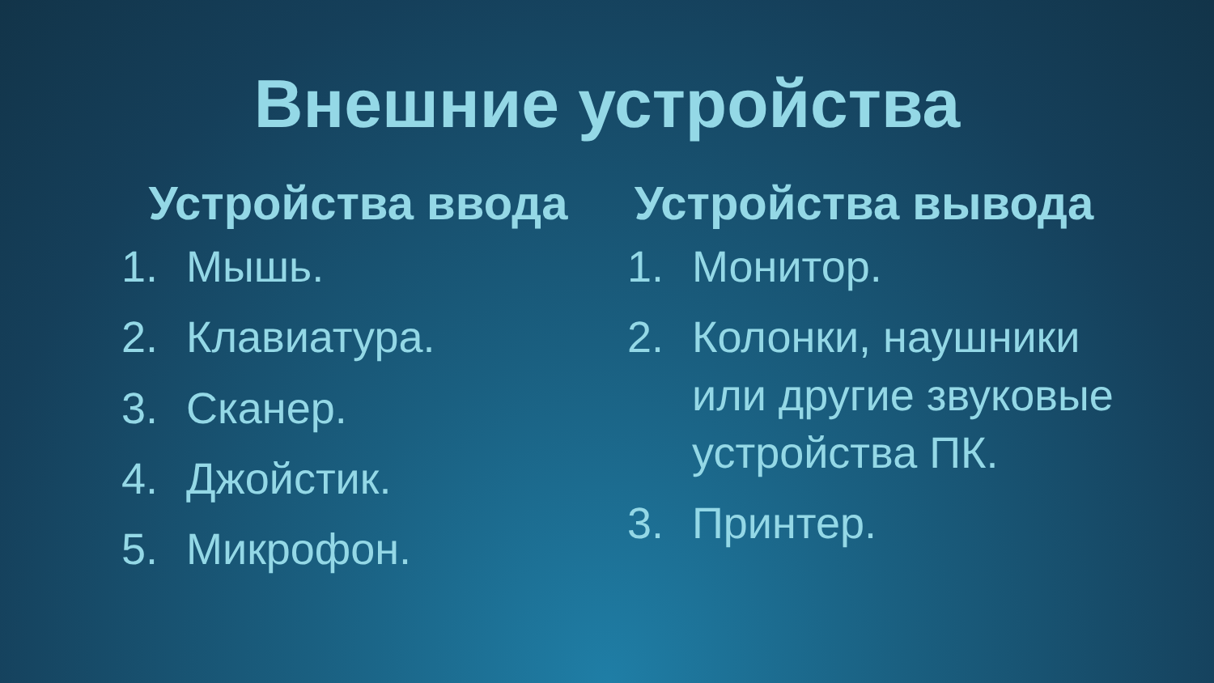Внешние устройства
Устройства ввода
1. Мышь.
2. Клавиатура.
3. Сканер.
4. Джойстик.
5. Микрофон.
Устройства вывода
1. Монитор.
2. Колонки, наушники или другие звуковые устройства ПК.
3. Принтер.